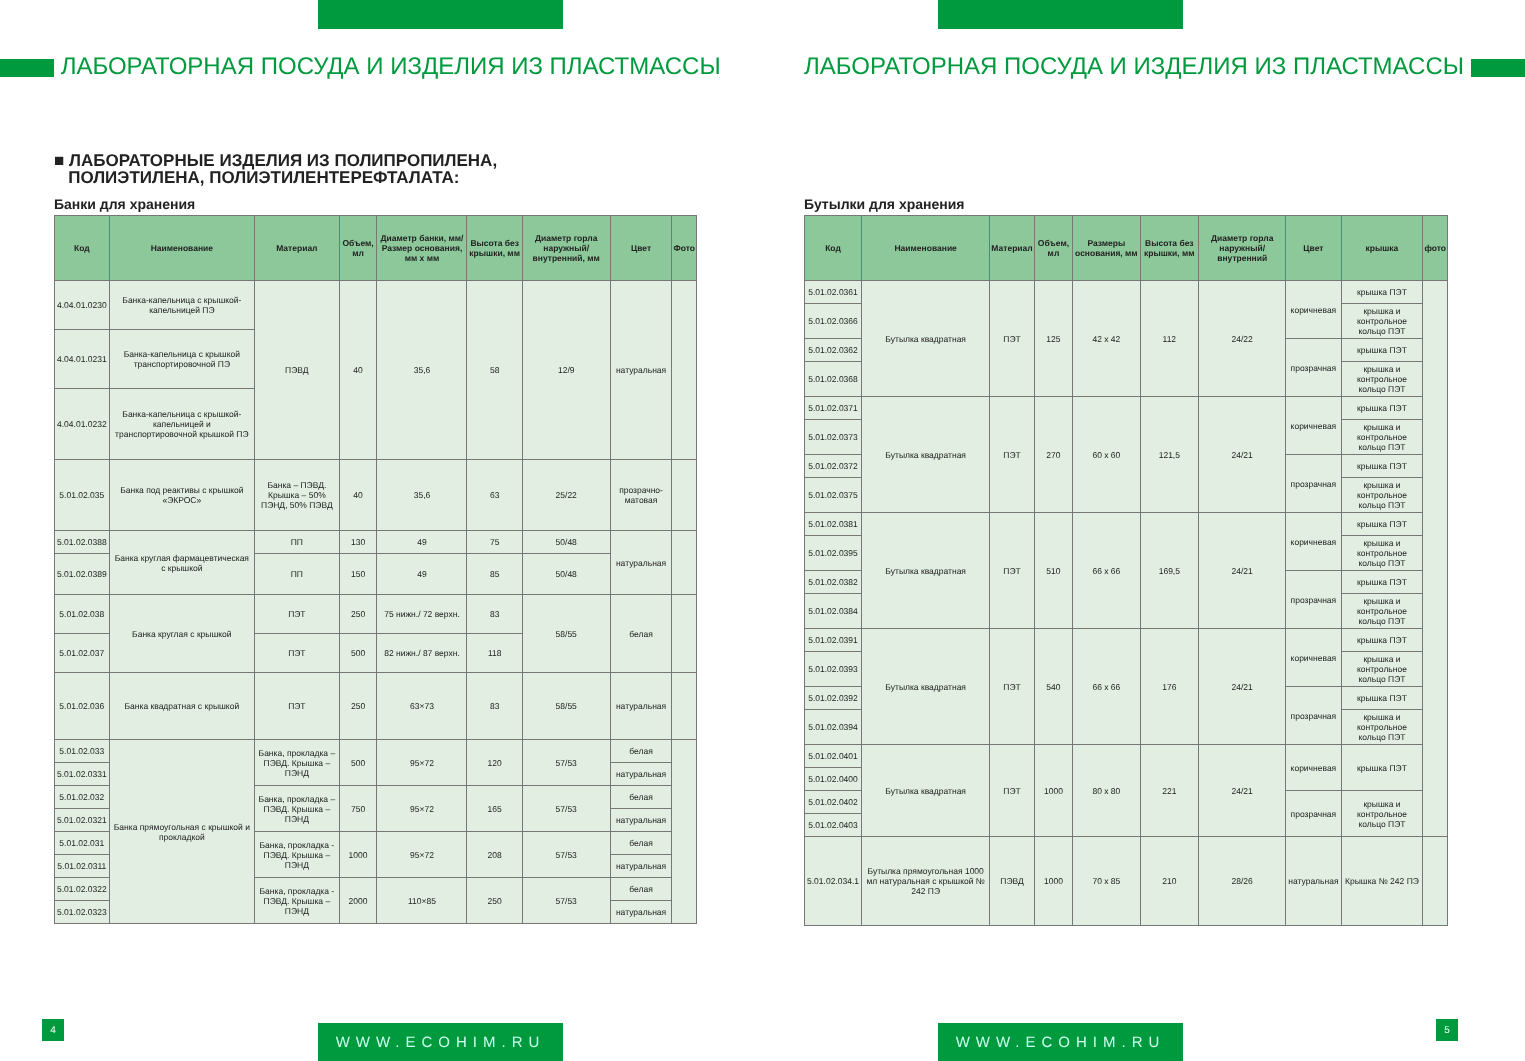ЛАБОРАТОРНАЯ ПОСУДА И ИЗДЕЛИЯ ИЗ ПЛАСТМАССЫ
■ ЛАБОРАТОРНЫЕ ИЗДЕЛИЯ ИЗ ПОЛИПРОПИЛЕНА,
ПОЛИЭТИЛЕНА, ПОЛИЭТИЛЕНТЕРЕФТАЛАТА:
Банки для хранения
| Код | Наименование | Материал | Объем, мл | Диаметр банки, мм/ Размер основания, мм x мм | Высота без крышки, мм | Диаметр горла наружный/ внутренний, мм | Цвет | Фото |
| --- | --- | --- | --- | --- | --- | --- | --- | --- |
| 4.04.01.0230 | Банка-капельница с крышкой-капельницей ПЭ | ПЭВД | 40 | 35,6 | 58 | 12/9 | натуральная | |
| 4.04.01.0231 | Банка-капельница с крышкой транспортировочной ПЭ | | | | | | | |
| 4.04.01.0232 | Банка-капельница с крышкой-капельницей и транспортировочной крышкой ПЭ | | | | | | | |
| 5.01.02.035 | Банка под реактивы с крышкой «ЭКРОС» | Банка – ПЭВД. Крышка – 50% ПЭНД, 50% ПЭВД | 40 | 35,6 | 63 | 25/22 | прозрачно-матовая | |
| 5.01.02.0388 | Банка круглая фармацевтическая с крышкой | ПП | 130 | 49 | 75 | 50/48 | натуральная | |
| 5.01.02.0389 | | ПП | 150 | 49 | 85 | 50/48 | | |
| 5.01.02.038 | Банка круглая с крышкой | ПЭТ | 250 | 75 нижн./ 72 верхн. | 83 | 58/55 | белая | |
| 5.01.02.037 | | ПЭТ | 500 | 82 нижн./ 87 верхн. | 118 | | | |
| 5.01.02.036 | Банка квадратная с крышкой | ПЭТ | 250 | 63×73 | 83 | 58/55 | натуральная | |
| 5.01.02.033 | Банка прямоугольная с крышкой и прокладкой | Банка, прокладка – ПЭВД. Крышка – ПЭНД | 500 | 95×72 | 120 | 57/53 | белая | |
| 5.01.02.0331 | | | | | | | натуральная | |
| 5.01.02.032 | | Банка, прокладка – ПЭВД. Крышка – ПЭНД | 750 | 95×72 | 165 | 57/53 | белая | |
| 5.01.02.0321 | | | | | | | натуральная | |
| 5.01.02.031 | | Банка, прокладка - ПЭВД. Крышка – ПЭНД | 1000 | 95×72 | 208 | 57/53 | белая | |
| 5.01.02.0311 | | | | | | | натуральная | |
| 5.01.02.0322 | | Банка, прокладка - ПЭВД. Крышка – ПЭНД | 2000 | 110×85 | 250 | 57/53 | белая | |
| 5.01.02.0323 | | | | | | | натуральная | |
4
WWW.ECOHIM.RU
ЛАБОРАТОРНАЯ ПОСУДА И ИЗДЕЛИЯ ИЗ ПЛАСТМАССЫ
Бутылки для хранения
| Код | Наименование | Материал | Объем, мл | Размеры основания, мм | Высота без крышки, мм | Диаметр горла наружный/ внутренний | Цвет | крышка | фото |
| --- | --- | --- | --- | --- | --- | --- | --- | --- | --- |
| 5.01.02.0361 | Бутылка квадратная | ПЭТ | 125 | 42 x 42 | 112 | 24/22 | коричневая | крышка ПЭТ | |
| 5.01.02.0366 | | | | | | | | крышка и контрольное кольцо ПЭТ | |
| 5.01.02.0362 | | | | | | | прозрачная | крышка ПЭТ | |
| 5.01.02.0368 | | | | | | | | крышка и контрольное кольцо ПЭТ | |
| 5.01.02.0371 | Бутылка квадратная | ПЭТ | 270 | 60 x 60 | 121,5 | 24/21 | коричневая | крышка ПЭТ | |
| 5.01.02.0373 | | | | | | | | крышка и контрольное кольцо ПЭТ | |
| 5.01.02.0372 | | | | | | | прозрачная | крышка ПЭТ | |
| 5.01.02.0375 | | | | | | | | крышка и контрольное кольцо ПЭТ | |
| 5.01.02.0381 | Бутылка квадратная | ПЭТ | 510 | 66 x 66 | 169,5 | 24/21 | коричневая | крышка ПЭТ | |
| 5.01.02.0395 | | | | | | | | крышка и контрольное кольцо ПЭТ | |
| 5.01.02.0382 | | | | | | | прозрачная | крышка ПЭТ | |
| 5.01.02.0384 | | | | | | | | крышка и контрольное кольцо ПЭТ | |
| 5.01.02.0391 | Бутылка квадратная | ПЭТ | 540 | 66 x 66 | 176 | 24/21 | коричневая | крышка ПЭТ | |
| 5.01.02.0393 | | | | | | | | крышка и контрольное кольцо ПЭТ | |
| 5.01.02.0392 | | | | | | | прозрачная | крышка ПЭТ | |
| 5.01.02.0394 | | | | | | | | крышка и контрольное кольцо ПЭТ | |
| 5.01.02.0401 | Бутылка квадратная | ПЭТ | 1000 | 80 x 80 | 221 | 24/21 | коричневая | крышка ПЭТ | |
| 5.01.02.0400 | | | | | | | | | |
| 5.01.02.0402 | | | | | | | прозрачная | крышка и контрольное кольцо ПЭТ | |
| 5.01.02.0403 | | | | | | | | | |
| 5.01.02.034.1 | Бутылка прямоугольная 1000 мл натуральная с крышкой № 242 ПЭ | ПЭВД | 1000 | 70 x 85 | 210 | 28/26 | натуральная | Крышка № 242 ПЭ | |
5
WWW.ECOHIM.RU